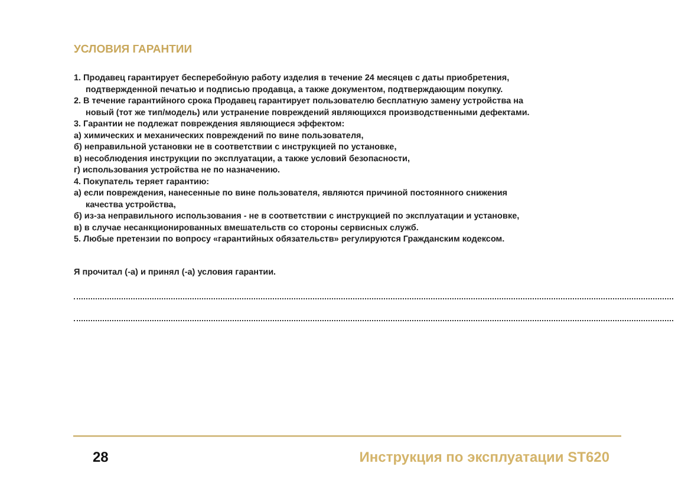УСЛОВИЯ ГАРАНТИИ
1. Продавец гарантирует бесперебойную работу изделия в течение 24 месяцев с даты приобретения,
подтвержденной печатью и подписью продавца, а также документом, подтверждающим покупку.
2. В течение гарантийного срока Продавец гарантирует пользователю бесплатную замену устройства на
новый (тот же тип/модель) или устранение повреждений являющихся производственными дефектами.
3. Гарантии не подлежат повреждения являющиеся эффектом:
а) химических и механических повреждений по вине пользователя,
б) неправильной установки не в соответствии с инструкцией по установке,
в) несоблюдения инструкции по эксплуатации, а также условий безопасности,
г) использования устройства не по назначению.
4. Покупатель теряет гарантию:
а) если повреждения, нанесенные по вине пользователя, являются причиной постоянного снижения
качества устройства,
б) из-за неправильного использования - не в соответствии с инструкцией по эксплуатации и установке,
в) в случае несанкционированных вмешательств со стороны сервисных служб.
5. Любые претензии по вопросу «гарантийных обязательств» регулируются Гражданским кодексом.
Я прочитал (-а) и принял (-а) условия гарантии.
28 Инструкция по эксплуатации ST620